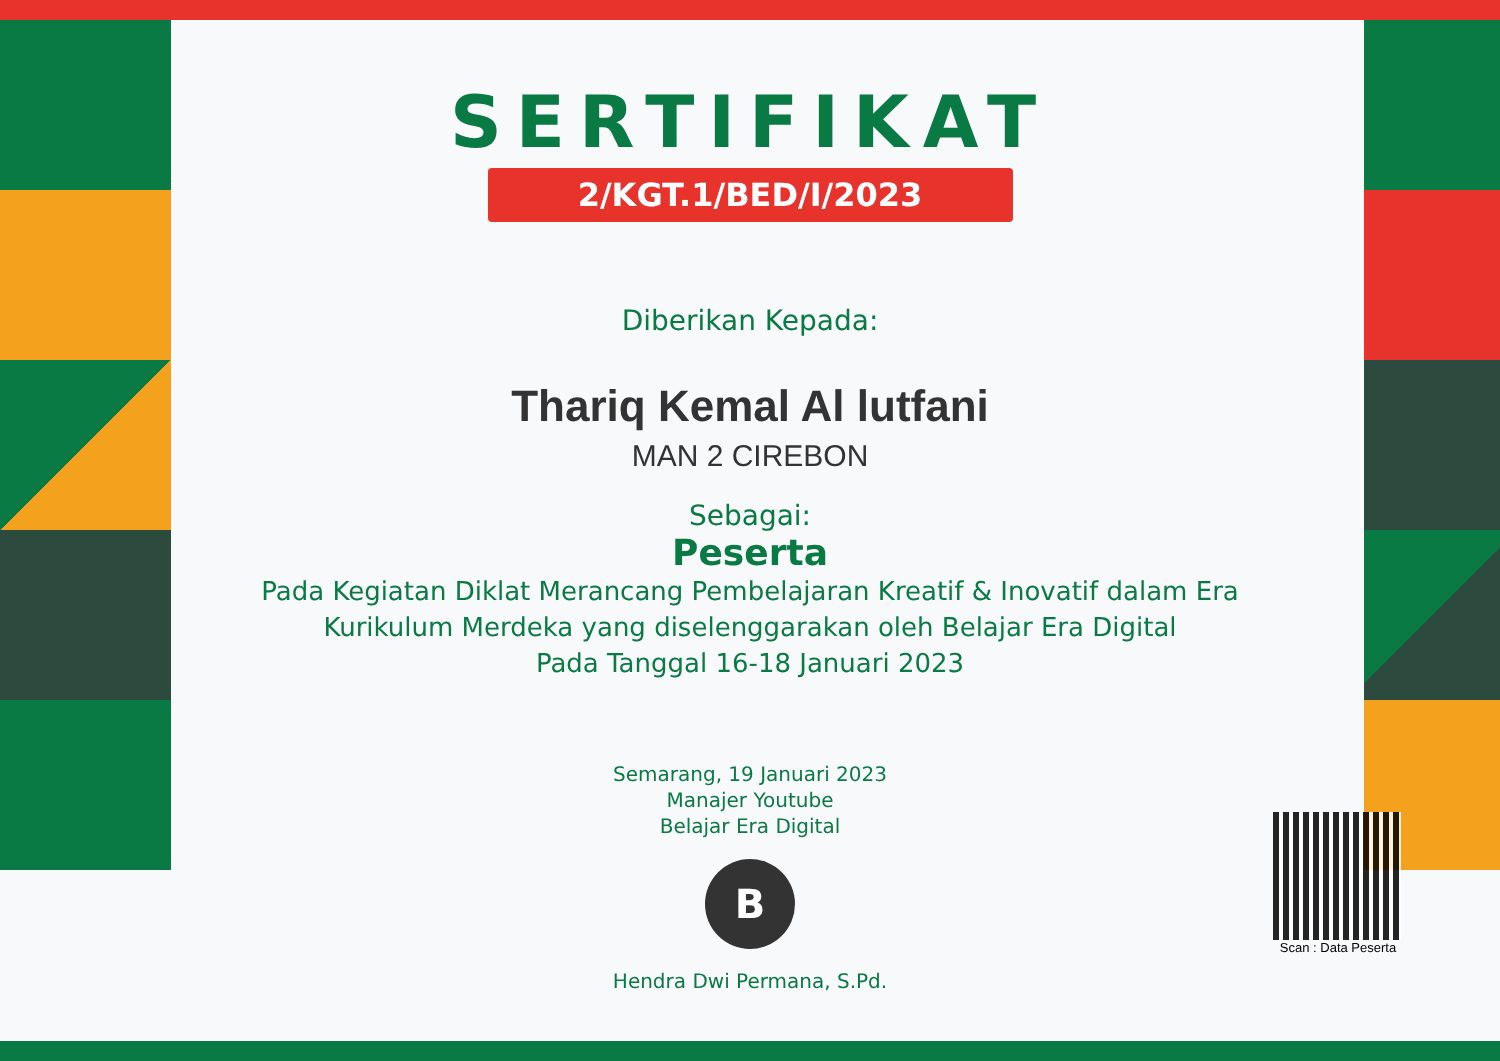SERTIFIKAT
2/KGT.1/BED/I/2023
Diberikan Kepada:
Thariq Kemal Al lutfani
MAN 2 CIREBON
Sebagai:
Peserta
Pada Kegiatan Diklat Merancang Pembelajaran Kreatif & Inovatif dalam Era
Kurikulum Merdeka yang diselenggarakan oleh Belajar Era Digital
Pada Tanggal 16-18 Januari 2023
Semarang, 19 Januari 2023
Manajer Youtube
Belajar Era Digital
B
Hendra Dwi Permana, S.Pd.
Scan : Data Peserta